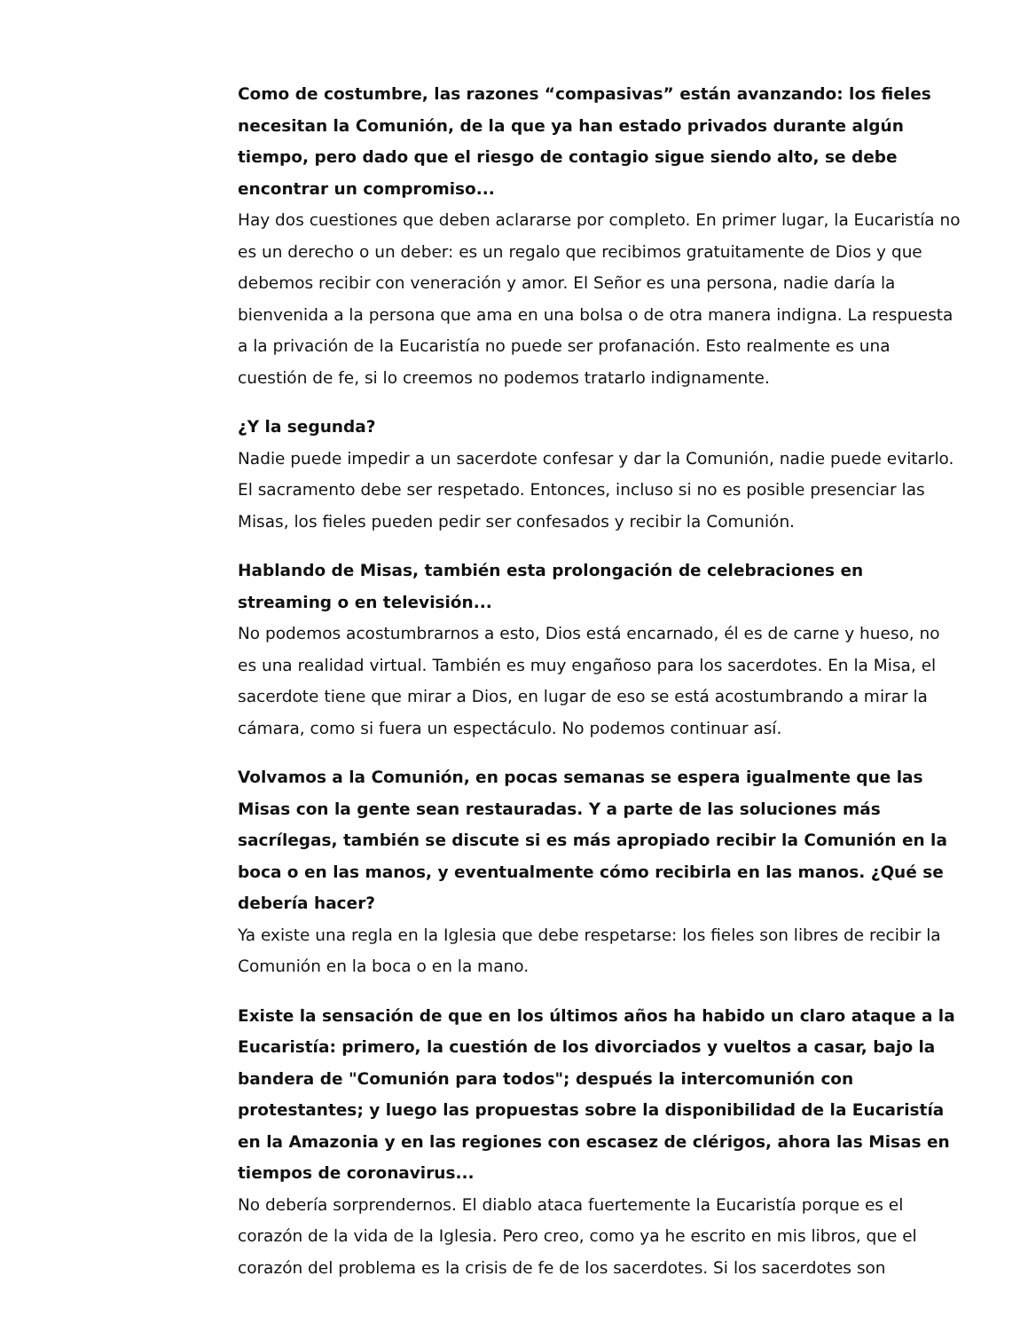Como de costumbre, las razones “compasivas” están avanzando: los fieles necesitan la Comunión, de la que ya han estado privados durante algún tiempo, pero dado que el riesgo de contagio sigue siendo alto, se debe encontrar un compromiso...
Hay dos cuestiones que deben aclararse por completo. En primer lugar, la Eucaristía no es un derecho o un deber: es un regalo que recibimos gratuitamente de Dios y que debemos recibir con veneración y amor. El Señor es una persona, nadie daría la bienvenida a la persona que ama en una bolsa o de otra manera indigna. La respuesta a la privación de la Eucaristía no puede ser profanación. Esto realmente es una cuestión de fe, si lo creemos no podemos tratarlo indignamente.
¿Y la segunda?
Nadie puede impedir a un sacerdote confesar y dar la Comunión, nadie puede evitarlo. El sacramento debe ser respetado. Entonces, incluso si no es posible presenciar las Misas, los fieles pueden pedir ser confesados y recibir la Comunión.
Hablando de Misas, también esta prolongación de celebraciones en streaming o en televisión...
No podemos acostumbrarnos a esto, Dios está encarnado, él es de carne y hueso, no es una realidad virtual. También es muy engañoso para los sacerdotes. En la Misa, el sacerdote tiene que mirar a Dios, en lugar de eso se está acostumbrando a mirar la cámara, como si fuera un espectáculo. No podemos continuar así.
Volvamos a la Comunión, en pocas semanas se espera igualmente que las Misas con la gente sean restauradas. Y a parte de las soluciones más sacrílegas, también se discute si es más apropiado recibir la Comunión en la boca o en las manos, y eventualmente cómo recibirla en las manos. ¿Qué se debería hacer?
Ya existe una regla en la Iglesia que debe respetarse: los fieles son libres de recibir la Comunión en la boca o en la mano.
Existe la sensación de que en los últimos años ha habido un claro ataque a la Eucaristía: primero, la cuestión de los divorciados y vueltos a casar, bajo la bandera de "Comunión para todos"; después la intercomunión con protestantes; y luego las propuestas sobre la disponibilidad de la Eucaristía en la Amazonia y en las regiones con escasez de clérigos, ahora las Misas en tiempos de coronavirus...
No debería sorprendernos. El diablo ataca fuertemente la Eucaristía porque es el corazón de la vida de la Iglesia. Pero creo, como ya he escrito en mis libros, que el corazón del problema es la crisis de fe de los sacerdotes. Si los sacerdotes son